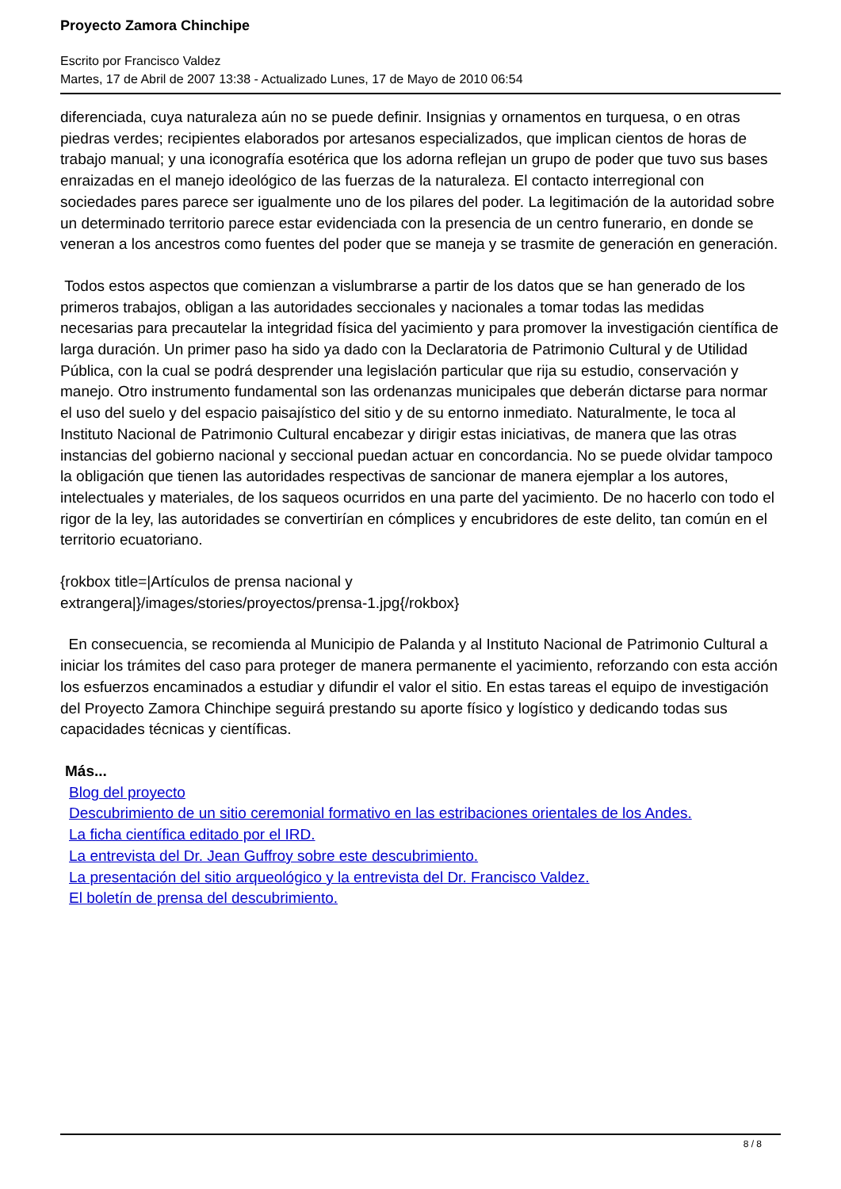Proyecto Zamora Chinchipe
Escrito por Francisco Valdez
Martes, 17 de Abril de 2007 13:38 - Actualizado Lunes, 17 de Mayo de 2010 06:54
diferenciada, cuya naturaleza aún no se puede definir. Insignias y ornamentos en turquesa, o en otras piedras verdes; recipientes elaborados por artesanos especializados, que implican cientos de horas de trabajo manual; y una iconografía esotérica que los adorna reflejan un grupo de poder que tuvo sus bases enraizadas en el manejo ideológico de las fuerzas de la naturaleza. El contacto interregional con sociedades pares parece ser igualmente uno de los pilares del poder. La legitimación de la autoridad sobre un determinado territorio parece estar evidenciada con la presencia de un centro funerario, en donde se veneran a los ancestros como fuentes del poder que se maneja y se trasmite de generación en generación.
Todos estos aspectos que comienzan a vislumbrarse a partir de los datos que se han generado de los primeros trabajos, obligan a las autoridades seccionales y nacionales a tomar todas las medidas necesarias para precautelar la integridad física del yacimiento y para promover la investigación científica de larga duración. Un primer paso ha sido ya dado con la Declaratoria de Patrimonio Cultural y de Utilidad Pública, con la cual se podrá desprender una legislación particular que rija su estudio, conservación y manejo. Otro instrumento fundamental son las ordenanzas municipales que deberán dictarse para normar el uso del suelo y del espacio paisajístico del sitio y de su entorno inmediato. Naturalmente, le toca al Instituto Nacional de Patrimonio Cultural encabezar y dirigir estas iniciativas, de manera que las otras instancias del gobierno nacional y seccional puedan actuar en concordancia. No se puede olvidar tampoco la obligación que tienen las autoridades respectivas de sancionar de manera ejemplar a los autores, intelectuales y materiales, de los saqueos ocurridos en una parte del yacimiento. De no hacerlo con todo el rigor de la ley, las autoridades se convertirían en cómplices y encubridores de este delito, tan común en el territorio ecuatoriano.
{rokbox title=|Artículos de prensa nacional y
extrangera|}/images/stories/proyectos/prensa-1.jpg{/rokbox}
En consecuencia, se recomienda al Municipio de Palanda y al Instituto Nacional de Patrimonio Cultural a iniciar los trámites del caso para proteger de manera permanente el yacimiento, reforzando con esta acción los esfuerzos encaminados a estudiar y difundir el valor el sitio. En estas tareas el equipo de investigación del Proyecto Zamora Chinchipe seguirá prestando su aporte físico y logístico y dedicando todas sus capacidades técnicas y científicas.
Más...
Blog del proyecto
Descubrimiento de un sitio ceremonial formativo en las estribaciones orientales de los Andes.
La ficha científica editado por el IRD.
La entrevista del Dr. Jean Guffroy sobre este descubrimiento.
La presentación del sitio arqueológico y la entrevista del Dr. Francisco Valdez.
El boletín de prensa del descubrimiento.
8 / 8